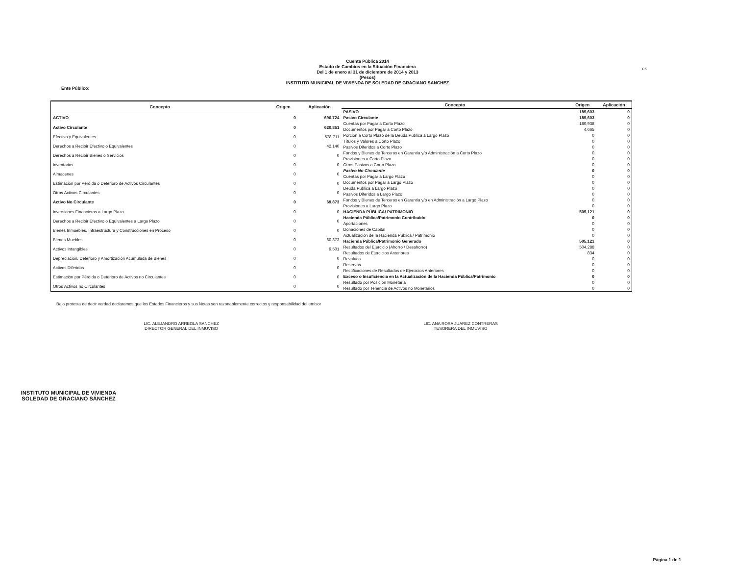ok
Cuenta Pública 2014
Estado de Cambios en la Situación Financiera
Del 1 de enero al 31 de diciembre de 2014 y 2013
(Pesos)
INSTITUTO MUNICIPAL DE VIVIENDA DE SOLEDAD DE GRACIANO SANCHEZ
Ente Público:
| Concepto | Origen | Aplicación |
| --- | --- | --- |
| ACTIVO | 0 | 690,724 |
| Activo Circulante | 0 | 620,851 |
| Efectivo y Equivalentes | 0 | 578,711 |
| Derechos a Recibir Efectivo o Equivalentes | 0 | 42,140 |
| Derechos a Recibir Bienes o Servicios | 0 | 0 |
| Inventarios | 0 | 0 |
| Almacenes | 0 | 0 |
| Estimación por Pérdida o Deterioro de Activos Circulantes | 0 | 0 |
| Otros Activos Circulantes | 0 | 0 |
| Activo No Circulante | 0 | 69,873 |
| Inversiones Financieras a Largo Plazo | 0 | 0 |
| Derechos a Recibir Efectivo o Equivalentes a Largo Plazo | 0 | 0 |
| Bienes Inmuebles, Infraestructura y Construcciones en Proceso | 0 | 0 |
| Bienes Muebles | 0 | 60,373 |
| Activos Intangibles | 0 | 9,501 |
| Depreciación, Deterioro y Amortización Acumulada de Bienes | 0 | 0 |
| Activos Diferidos | 0 | 0 |
| Estimación por Pérdida o Deterioro de Activos no Circulantes | 0 | 0 |
| Otros Activos no Circulantes | 0 | 0 |
| Concepto | Origen | Aplicación |
| --- | --- | --- |
| PASIVO | 185,603 | 0 |
| Pasivo Circulante | 185,603 | 0 |
| Cuentas por Pagar a Corto Plazo | 180,938 | 0 |
| Documentos por Pagar a Corto Plazo | 4,665 | 0 |
| Porción a Corto Plazo de la Deuda Pública a Largo Plazo | 0 | 0 |
| Títulos y Valores a Corto Plazo | 0 | 0 |
| Pasivos Diferidos a Corto Plazo | 0 | 0 |
| Fondos y Bienes de Terceros en Garantía y/o Administración a Corto Plazo | 0 | 0 |
| Provisiones a Corto Plazo | 0 | 0 |
| Otros Pasivos a Corto Plazo | 0 | 0 |
| Pasivo No Circulante | 0 | 0 |
| Cuentas por Pagar a Largo Plazo | 0 | 0 |
| Documentos por Pagar a Largo Plazo | 0 | 0 |
| Deuda Pública a Largo Plazo | 0 | 0 |
| Pasivos Diferidos a Largo Plazo | 0 | 0 |
| Fondos y Bienes de Terceros en Garantía y/o en Administración a Largo Plazo | 0 | 0 |
| Provisiones a Largo Plazo | 0 | 0 |
| HACIENDA PÚBLICA/ PATRIMONIO | 505,121 | 0 |
| Hacienda Pública/Patrimonio Contribuido | 0 | 0 |
| Aportaciones | 0 | 0 |
| Donaciones de Capital | 0 | 0 |
| Actualización de la Hacienda Pública / Patrimonio | 0 | 0 |
| Hacienda Pública/Patrimonio Generado | 505,121 | 0 |
| Resultados del Ejercicio (Ahorro / Desahorro) | 504,288 | 0 |
| Resultados de Ejercicios Anteriores | 834 | 0 |
| Revalúos | 0 | 0 |
| Reservas | 0 | 0 |
| Rectificaciones de Resultados de Ejercicios Anteriores | 0 | 0 |
| Exceso o Insuficiencia en la Actualización de la Hacienda Pública/Patrimonio | 0 | 0 |
| Resultado por Posición Monetaria | 0 | 0 |
| Resultado por Tenencia de Activos no Monetarios | 0 | 0 |
Bajo protesta de decir verdad declaramos que los Estados Financieros y sus Notas son razonablemente correctos y responsabilidad del emisor
LIC. ALEJANDRO ARREOLA SANCHEZ
DIRECTOR GENERAL DEL INMUVISO
LIC. ANA ROSA JUAREZ CONTRERAS
TESORERA DEL INMUVISO
INSTITUTO MUNICIPAL DE VIVIENDA
SOLEDAD DE GRACIANO SÁNCHEZ
Página 1 de 1